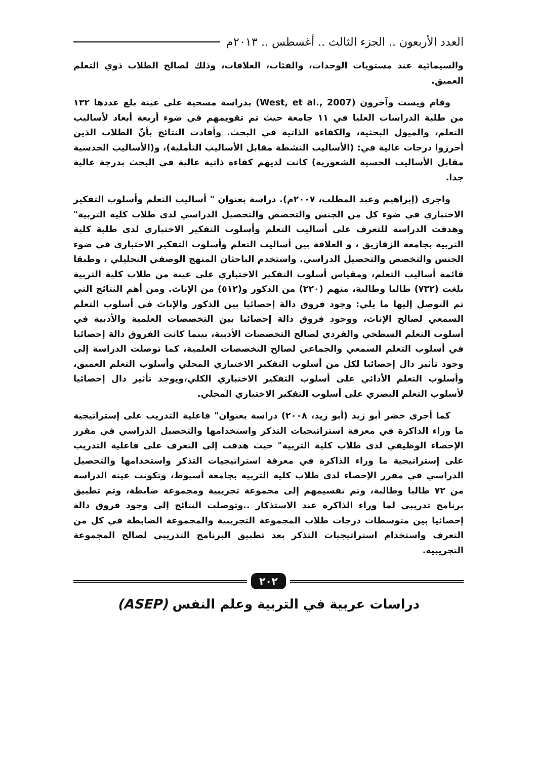العدد الأربعون .. الجزء الثالث .. أغسطس .. ٢٠١٣م
والسيمائية عند مستويات الوحدات، والفئات، العلاقات، وذلك لصالح الطلاب ذوي التعلم العميق.
وقام ويست وآخرون (West, et al., 2007) بدراسة مسحية على عينة بلغ عددها ١٣٢ من طلبة الدراسات العليا في ١١ جامعة حيث تم تقويمهم في ضوء أربعة أبعاد لأساليب التعلم، والميول البحثية، والكفاءة الذاتية في البحث. وأفادت النتائج بأنّ الطلاب الذين أحرزوا درجات عالية في: (الأساليب النشطة مقابل الأساليب التأملية)، و(الأساليب الحدسية مقابل الأساليب الحسية الشعورية) كانت لديهم كفاءة ذاتية عالية في البحث بدرجة عالية جدا.
واجري (إبراهيم وعبد المطلب، ٢٠٠٧م). دراسة بعنوان " أساليب التعلم وأسلوب التفكير الاختباري في ضوء كل من الجنس والتخصص والتحصيل الدراسي لدى طلاب كلية التربية" وهدفت الدراسة للتعرف على أساليب التعلم وأسلوب التفكير الاختباري لدى طلبة كلية التربية بجامعة الزقازيق ، و العلاقة بين أساليب التعلم وأسلوب التفكير الاختباري في ضوء الجنس والتخصص والتحصيل الدراسي. واستخدم الباحثان المنهج الوصفي التحليلي ، وطبقا قائمة أساليب التعلم، ومقياس أسلوب التفكير الاختباري على عينة من طلاب كلية التربية بلغت (٧٣٢) طالبا وطالبة، منهم (٢٢٠) من الذكور و(٥١٢) من الإناث. ومن أهم النتائج التي تم التوصل إليها ما يلي: وجود فروق دالة إحصائيا بين الذكور والإناث في أسلوب التعلم السمعي لصالح الإناث، ووجود فروق دالة إحصائيا بين التخصصات العلمية والأدبية في أسلوب التعلم السطحي والفردي لصالح التخصصات الأدبية، بينما كانت الفروق دالة إحصائيا في أسلوب التعلم السمعي والجماعي لصالح التخصصات العلمية، كما توصلت الدراسة إلى وجود تأثير دال إحصائيا لكل من أسلوب التفكير الاختباري المحلي وأسلوب التعلم العميق، وأسلوب التعلم الأدائي على أسلوب التفكير الاختباري الكلي،ويوجد تأثير دال إحصائيا لأسلوب التعلم البصري على أسلوب التفكير الاختباري المحلي.
كما أجرى خضر أبو زيد (أبو زيد، ٢٠٠٨) دراسة بعنوان" فاعلية التدريب على إستراتيجية ما وراء الذاكرة في معرفة استراتيجيات التذكر واستخدامها والتحصيل الدراسي في مقرر الإحصاء الوظيفي لدى طلاب كلية التربية" حيث هدفت إلى التعرف على فاعلية التدريب على إستراتيجية ما وراء الذاكرة في معرفة استراتيجيات التذكر واستخدامها والتحصيل الدراسي في مقرر الإحصاء لدى طلاب كلية التربية بجامعة أسيوط، وتكونت عينة الدراسة من ٧٢ طالبا وطالبة، وتم تقسيمهم إلى مجموعة تجريبية ومجموعة ضابطة، وتم تطبيق برنامج تدريبي لما وراء الذاكرة عند الاستذكار ..وتوصلت النتائج إلى وجود فروق دالة إحصائيا بين متوسطات درجات طلاب المجموعة التجريبية والمجموعة الضابطة في كل من التعرف واستخدام استراتيجيات التذكر بعد تطبيق البرنامج التدريبي لصالح المجموعة التجريبية.
٢٠٢
دراسات عربية في التربية وعلم النفس (ASEP)